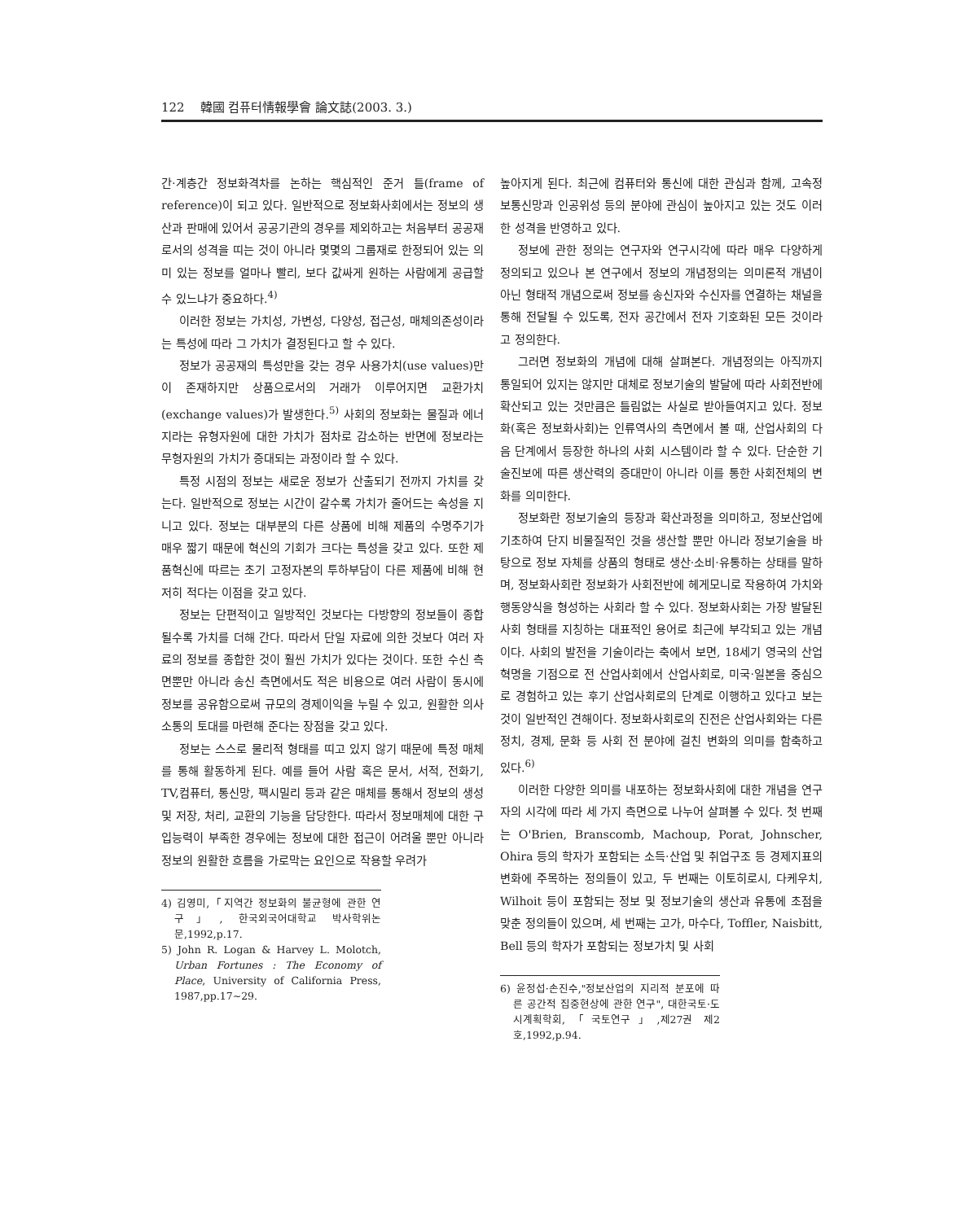122 韓國 컴퓨터情報學會 論文誌(2003. 3.)
간·계층간 정보화격차를 논하는 핵심적인 준거 틀(frame of reference)이 되고 있다. 일반적으로 정보화사회에서는 정보의 생산과 판매에 있어서 공공기관의 경우를 제외하고는 처음부터 공공재로서의 성격을 띠는 것이 아니라 몇몇의 그룹재로 한정되어 있는 의미 있는 정보를 얼마나 빨리, 보다 값싸게 원하는 사람에게 공급할 수 있느냐가 중요하다.<sup>4)</sup>
이러한 정보는 가치성, 가변성, 다양성, 접근성, 매체의존성이라는 특성에 따라 그 가치가 결정된다고 할 수 있다.
정보가 공공재의 특성만을 갖는 경우 사용가치(use values)만이 존재하지만 상품으로서의 거래가 이루어지면 교환가치(exchange values)가 발생한다.<sup>5)</sup> 사회의 정보화는 물질과 에너지라는 유형자원에 대한 가치가 점차로 감소하는 반면에 정보라는 무형자원의 가치가 증대되는 과정이라 할 수 있다.
특정 시점의 정보는 새로운 정보가 산출되기 전까지 가치를 갖는다. 일반적으로 정보는 시간이 갈수록 가치가 줄어드는 속성을 지니고 있다. 정보는 대부분의 다른 상품에 비해 제품의 수명주기가 매우 짧기 때문에 혁신의 기회가 크다는 특성을 갖고 있다. 또한 제품혁신에 따르는 초기 고정자본의 투하부담이 다른 제품에 비해 현저히 적다는 이점을 갖고 있다.
정보는 단편적이고 일방적인 것보다는 다방향의 정보들이 종합될수록 가치를 더해 간다. 따라서 단일 자료에 의한 것보다 여러 자료의 정보를 종합한 것이 훨씬 가치가 있다는 것이다. 또한 수신 측면뿐만 아니라 송신 측면에서도 적은 비용으로 여러 사람이 동시에 정보를 공유함으로써 규모의 경제이익을 누릴 수 있고, 원활한 의사소통의 토대를 마련해 준다는 장점을 갖고 있다.
정보는 스스로 물리적 형태를 띠고 있지 않기 때문에 특정 매체를 통해 활동하게 된다. 예를 들어 사람 혹은 문서, 서적, 전화기, TV,컴퓨터, 통신망, 팩시밀리 등과 같은 매체를 통해서 정보의 생성 및 저장, 처리, 교환의 기능을 담당한다. 따라서 정보매체에 대한 구입능력이 부족한 경우에는 정보에 대한 접근이 어려울 뿐만 아니라 정보의 원활한 흐름을 가로막는 요인으로 작용할 우려가
4) 김영미,「지역간 정보화의 불균형에 관한 연구」, 한국외국어대학교 박사학위논문,1992,p.17.
5) John R. Logan & Harvey L. Molotch, Urban Fortunes : The Economy of Place, University of California Press, 1987,pp.17~29.
높아지게 된다. 최근에 컴퓨터와 통신에 대한 관심과 함께, 고속정보통신망과 인공위성 등의 분야에 관심이 높아지고 있는 것도 이러한 성격을 반영하고 있다.
정보에 관한 정의는 연구자와 연구시각에 따라 매우 다양하게 정의되고 있으나 본 연구에서 정보의 개념정의는 의미론적 개념이 아닌 형태적 개념으로써 정보를 송신자와 수신자를 연결하는 채널을 통해 전달될 수 있도록, 전자 공간에서 전자 기호화된 모든 것이라고 정의한다.
그러면 정보화의 개념에 대해 살펴본다. 개념정의는 아직까지 통일되어 있지는 않지만 대체로 정보기술의 발달에 따라 사회전반에 확산되고 있는 것만큼은 틀림없는 사실로 받아들여지고 있다. 정보화(혹은 정보화사회)는 인류역사의 측면에서 볼 때, 산업사회의 다음 단계에서 등장한 하나의 사회 시스템이라 할 수 있다. 단순한 기술진보에 따른 생산력의 증대만이 아니라 이를 통한 사회전체의 변화를 의미한다.
정보화란 정보기술의 등장과 확산과정을 의미하고, 정보산업에 기초하여 단지 비물질적인 것을 생산할 뿐만 아니라 정보기술을 바탕으로 정보 자체를 상품의 형태로 생산·소비·유통하는 상태를 말하며, 정보화사회란 정보화가 사회전반에 헤게모니로 작용하여 가치와 행동양식을 형성하는 사회라 할 수 있다. 정보화사회는 가장 발달된 사회 형태를 지칭하는 대표적인 용어로 최근에 부각되고 있는 개념이다. 사회의 발전을 기술이라는 축에서 보면, 18세기 영국의 산업혁명을 기점으로 전 산업사회에서 산업사회로, 미국·일본을 중심으로 경험하고 있는 후기 산업사회로의 단계로 이행하고 있다고 보는 것이 일반적인 견해이다. 정보화사회로의 진전은 산업사회와는 다른 정치, 경제, 문화 등 사회 전 분야에 걸친 변화의 의미를 함축하고 있다.<sup>6)</sup>
이러한 다양한 의미를 내포하는 정보화사회에 대한 개념을 연구자의 시각에 따라 세 가지 측면으로 나누어 살펴볼 수 있다. 첫 번째는 O'Brien, Branscomb, Machoup, Porat, Johnscher, Ohira 등의 학자가 포함되는 소득·산업 및 취업구조 등 경제지표의 변화에 주목하는 정의들이 있고, 두 번째는 이토히로시, 다케우치, Wilhoit 등이 포함되는 정보 및 정보기술의 생산과 유통에 초점을 맞춘 정의들이 있으며, 세 번째는 고가, 마수다, Toffler, Naisbitt, Bell 등의 학자가 포함되는 정보가치 및 사회
6) 윤정섭·손진수,"정보산업의 지리적 분포에 따른 공간적 집중현상에 관한 연구", 대한국토·도시계획학회,「국토연구」,제27권 제2호,1992,p.94.